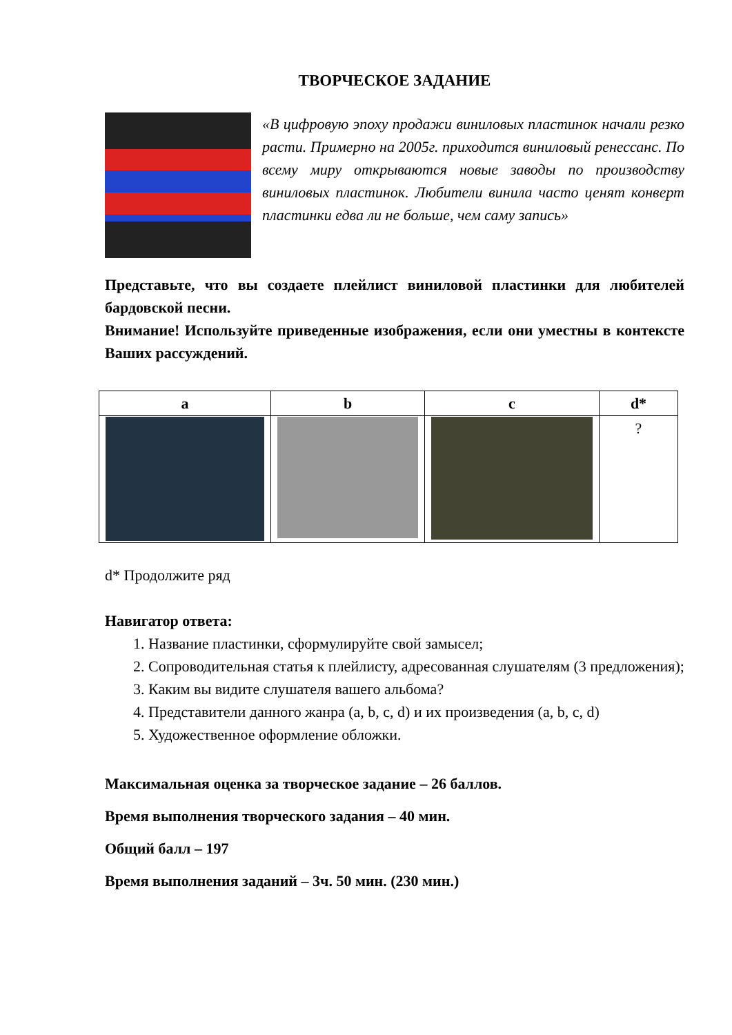ТВОРЧЕСКОЕ ЗАДАНИЕ
«В цифровую эпоху продажи виниловых пластинок начали резко расти. Примерно на 2005г. приходится виниловый ренессанс. По всему миру открываются новые заводы по производству виниловых пластинок. Любители винила часто ценят конверт пластинки едва ли не больше, чем саму запись»
Представьте, что вы создаете плейлист виниловой пластинки для любителей бардовской песни.
Внимание! Используйте приведенные изображения, если они уместны в контексте Ваших рассуждений.
| a | b | c | d* |
| | | | ? |
d* Продолжите ряд
Навигатор ответа:
1. Название пластинки, сформулируйте свой замысел;
2. Сопроводительная статья к плейлисту, адресованная слушателям (3 предложения);
3. Каким вы видите слушателя вашего альбома?
4. Представители данного жанра (a, b, c, d) и их произведения (a, b, c, d)
5. Художественное оформление обложки.
Максимальная оценка за творческое задание – 26 баллов.
Время выполнения творческого задания – 40 мин.
Общий балл – 197
Время выполнения заданий – 3ч. 50 мин. (230 мин.)